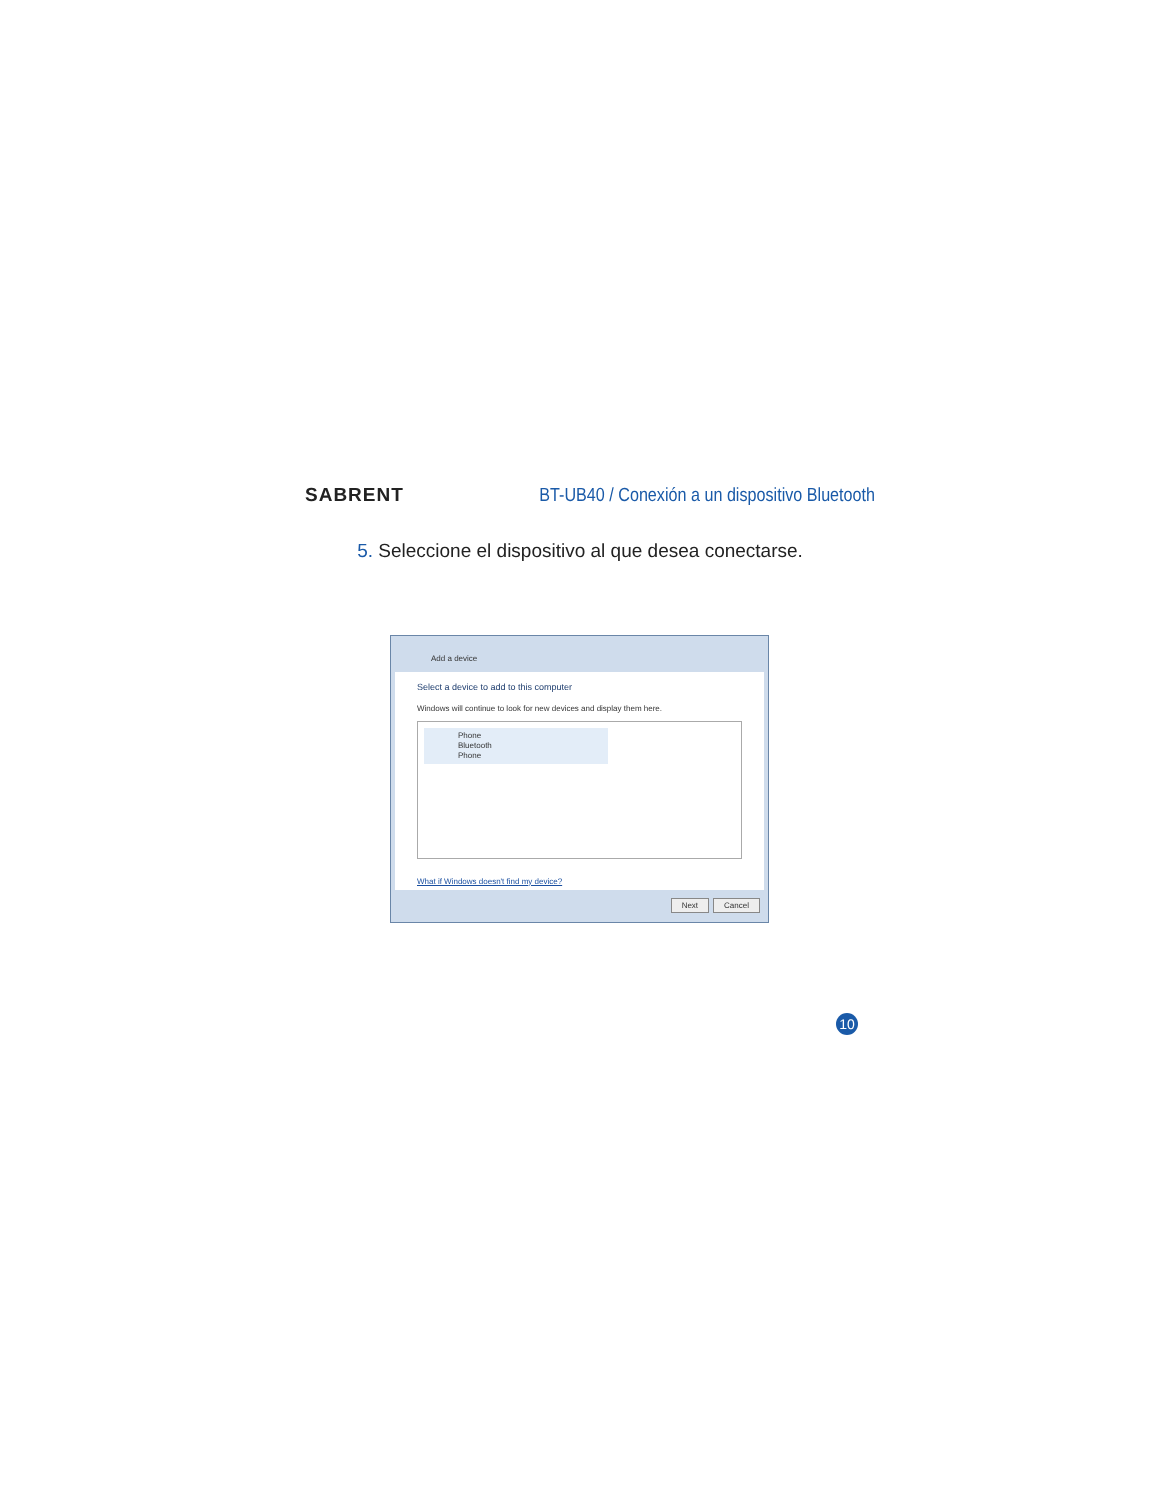SABRENT
BT-UB40 / Conexión a un dispositivo Bluetooth
5. Seleccione el dispositivo al que desea conectarse.
Add a device
Select a device to add to this computer
Windows will continue to look for new devices and display them here.
Phone
Bluetooth
Phone
What if Windows doesn't find my device?
Next Cancel
10